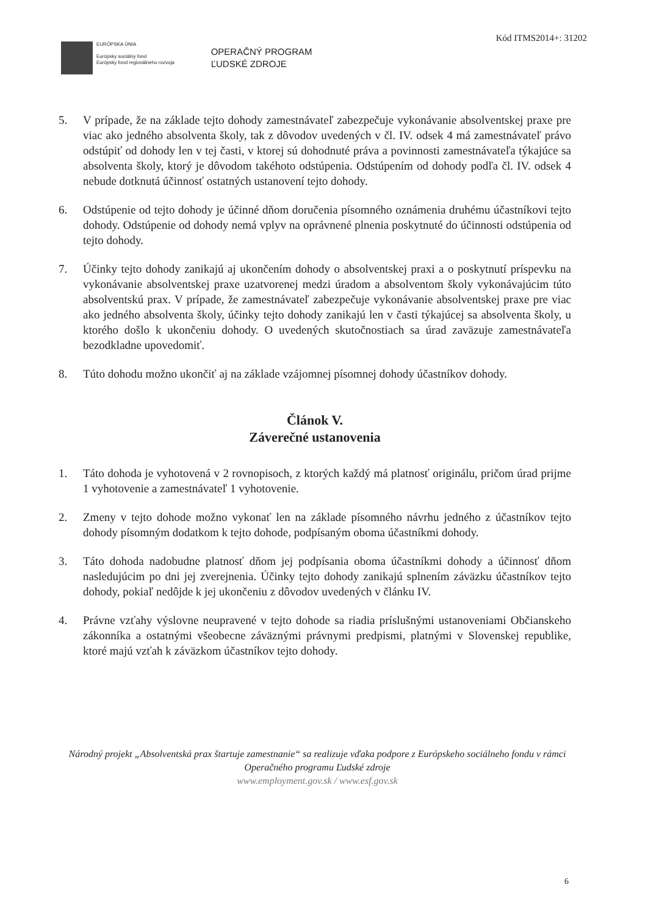Kód ITMS2014+: 31202
EURÓPSKA ÚNIA
Európsky sociálny fond
Európsky fond regionálneho rozvoja
OPERAČNÝ PROGRAM
ĽUDSKÉ ZDROJE
5. V prípade, že na základe tejto dohody zamestnávateľ zabezpečuje vykonávanie absolventskej praxe pre viac ako jedného absolventa školy, tak z dôvodov uvedených v čl. IV. odsek 4 má zamestnávateľ právo odstúpiť od dohody len v tej časti, v ktorej sú dohodnuté práva a povinnosti zamestnávateľa týkajúce sa absolventa školy, ktorý je dôvodom takéhoto odstúpenia. Odstúpením od dohody podľa čl. IV. odsek 4 nebude dotknutá účinnosť ostatných ustanovení tejto dohody.
6. Odstúpenie od tejto dohody je účinné dňom doručenia písomného oznámenia druhému účastníkovi tejto dohody. Odstúpenie od dohody nemá vplyv na oprávnené plnenia poskytnuté do účinnosti odstúpenia od tejto dohody.
7. Účinky tejto dohody zanikajú aj ukončením dohody o absolventskej praxi a o poskytnutí príspevku na vykonávanie absolventskej praxe uzatvorenej medzi úradom a absolventom školy vykonávajúcim túto absolventskú prax. V prípade, že zamestnávateľ zabezpečuje vykonávanie absolventskej praxe pre viac ako jedného absolventa školy, účinky tejto dohody zanikajú len v časti týkajúcej sa absolventa školy, u ktorého došlo k ukončeniu dohody. O uvedených skutočnostiach sa úrad zaväzuje zamestnávateľa bezodkladne upovedomiť.
8. Túto dohodu možno ukončiť aj na základe vzájomnej písomnej dohody účastníkov dohody.
Článok V.
Záverečné ustanovenia
1. Táto dohoda je vyhotovená v 2 rovnopisoch, z ktorých každý má platnosť originálu, pričom úrad prijme 1 vyhotovenie a zamestnávateľ 1 vyhotovenie.
2. Zmeny v tejto dohode možno vykonať len na základe písomného návrhu jedného z účastníkov tejto dohody písomným dodatkom k tejto dohode, podpísaným oboma účastníkmi dohody.
3. Táto dohoda nadobudne platnosť dňom jej podpísania oboma účastníkmi dohody a účinnosť dňom nasledujúcim po dni jej zverejnenia. Účinky tejto dohody zanikajú splnením záväzku účastníkov tejto dohody, pokiaľ nedôjde k jej ukončeniu z dôvodov uvedených v článku IV.
4. Právne vzťahy výslovne neupravené v tejto dohode sa riadia príslušnými ustanoveniami Občianskeho zákonníka a ostatnými všeobecne záväznými právnymi predpismi, platnými v Slovenskej republike, ktoré majú vzťah k záväzkom účastníkov tejto dohody.
Národný projekt „Absolventská prax štartuje zamestnanie“ sa realizuje vďaka podpore z Európskeho sociálneho fondu v rámci Operačného programu Ľudské zdroje
www.employment.gov.sk / www.esf.gov.sk
6